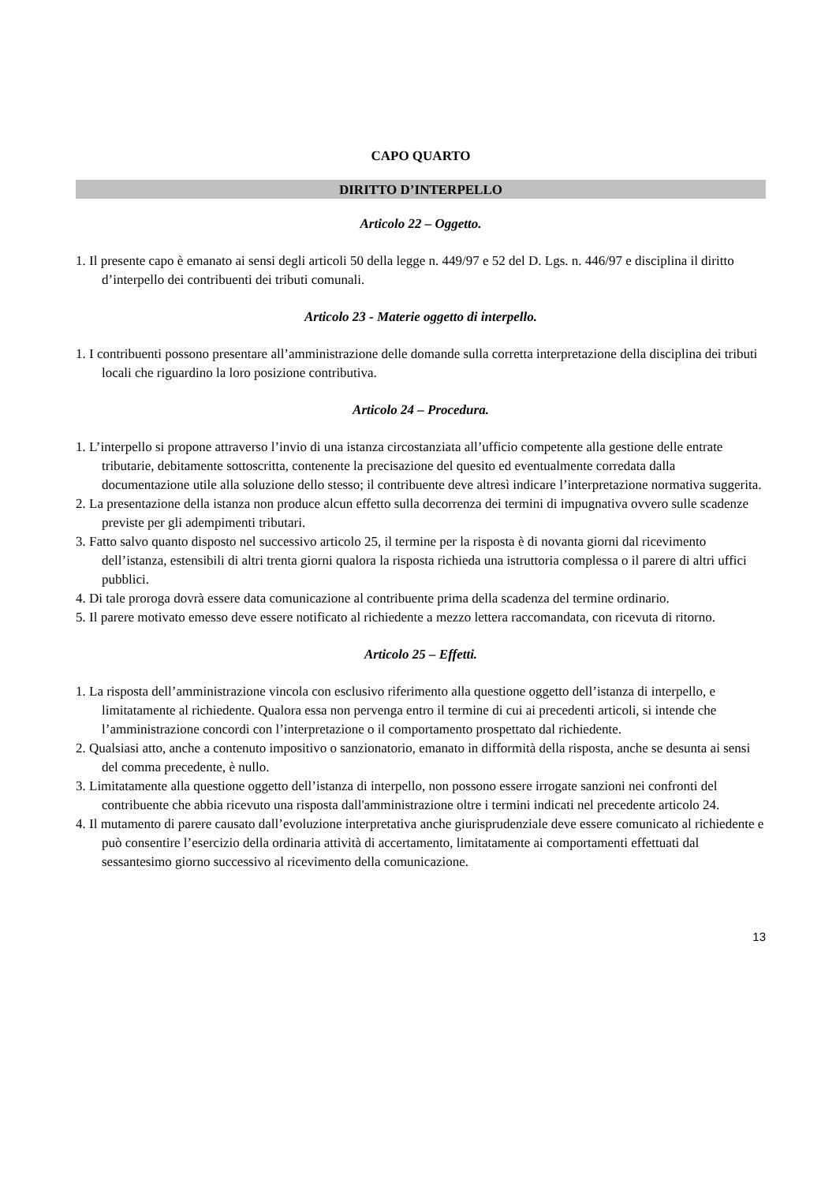CAPO QUARTO
DIRITTO D’INTERPELLO
Articolo 22 – Oggetto.
1. Il presente capo è emanato ai sensi degli articoli 50 della legge n. 449/97 e 52 del D. Lgs. n. 446/97 e disciplina il diritto d’interpello dei contribuenti dei tributi comunali.
Articolo 23 - Materie oggetto di interpello.
1. I contribuenti possono presentare all’amministrazione delle domande sulla corretta interpretazione della disciplina dei tributi locali che riguardino la loro posizione contributiva.
Articolo 24 – Procedura.
1. L’interpello si propone attraverso l’invio di una istanza circostanziata all’ufficio competente alla gestione delle entrate tributarie, debitamente sottoscritta, contenente la precisazione del quesito ed eventualmente corredata dalla documentazione utile alla soluzione dello stesso; il contribuente deve altresì indicare l’interpretazione normativa suggerita.
2. La presentazione della istanza non produce alcun effetto sulla decorrenza dei termini di impugnativa ovvero sulle scadenze previste per gli adempimenti tributari.
3. Fatto salvo quanto disposto nel successivo articolo 25, il termine per la risposta è di novanta giorni dal ricevimento dell’istanza, estensibili di altri trenta giorni qualora la risposta richieda una istruttoria complessa o il parere di altri uffici pubblici.
4. Di tale proroga dovrà essere data comunicazione al contribuente prima della scadenza del termine ordinario.
5. Il parere motivato emesso deve essere notificato al richiedente a mezzo lettera raccomandata, con ricevuta di ritorno.
Articolo 25 – Effetti.
1. La risposta dell’amministrazione vincola con esclusivo riferimento alla questione oggetto dell’istanza di interpello, e limitatamente al richiedente. Qualora essa non pervenga entro il termine di cui ai precedenti articoli, si intende che l’amministrazione concordi con l’interpretazione o il comportamento prospettato dal richiedente.
2. Qualsiasi atto, anche a contenuto impositivo o sanzionatorio, emanato in difformità della risposta, anche se desunta ai sensi del comma precedente, è nullo.
3. Limitatamente alla questione oggetto dell’istanza di interpello, non possono essere irrogate sanzioni nei confronti del contribuente che abbia ricevuto una risposta dall'amministrazione oltre i termini indicati nel precedente articolo 24.
4. Il mutamento di parere causato dall’evoluzione interpretativa anche giurisprudenziale deve essere comunicato al richiedente e può consentire l’esercizio della ordinaria attività di accertamento, limitatamente ai comportamenti effettuati dal sessantesimo giorno successivo al ricevimento della comunicazione.
13